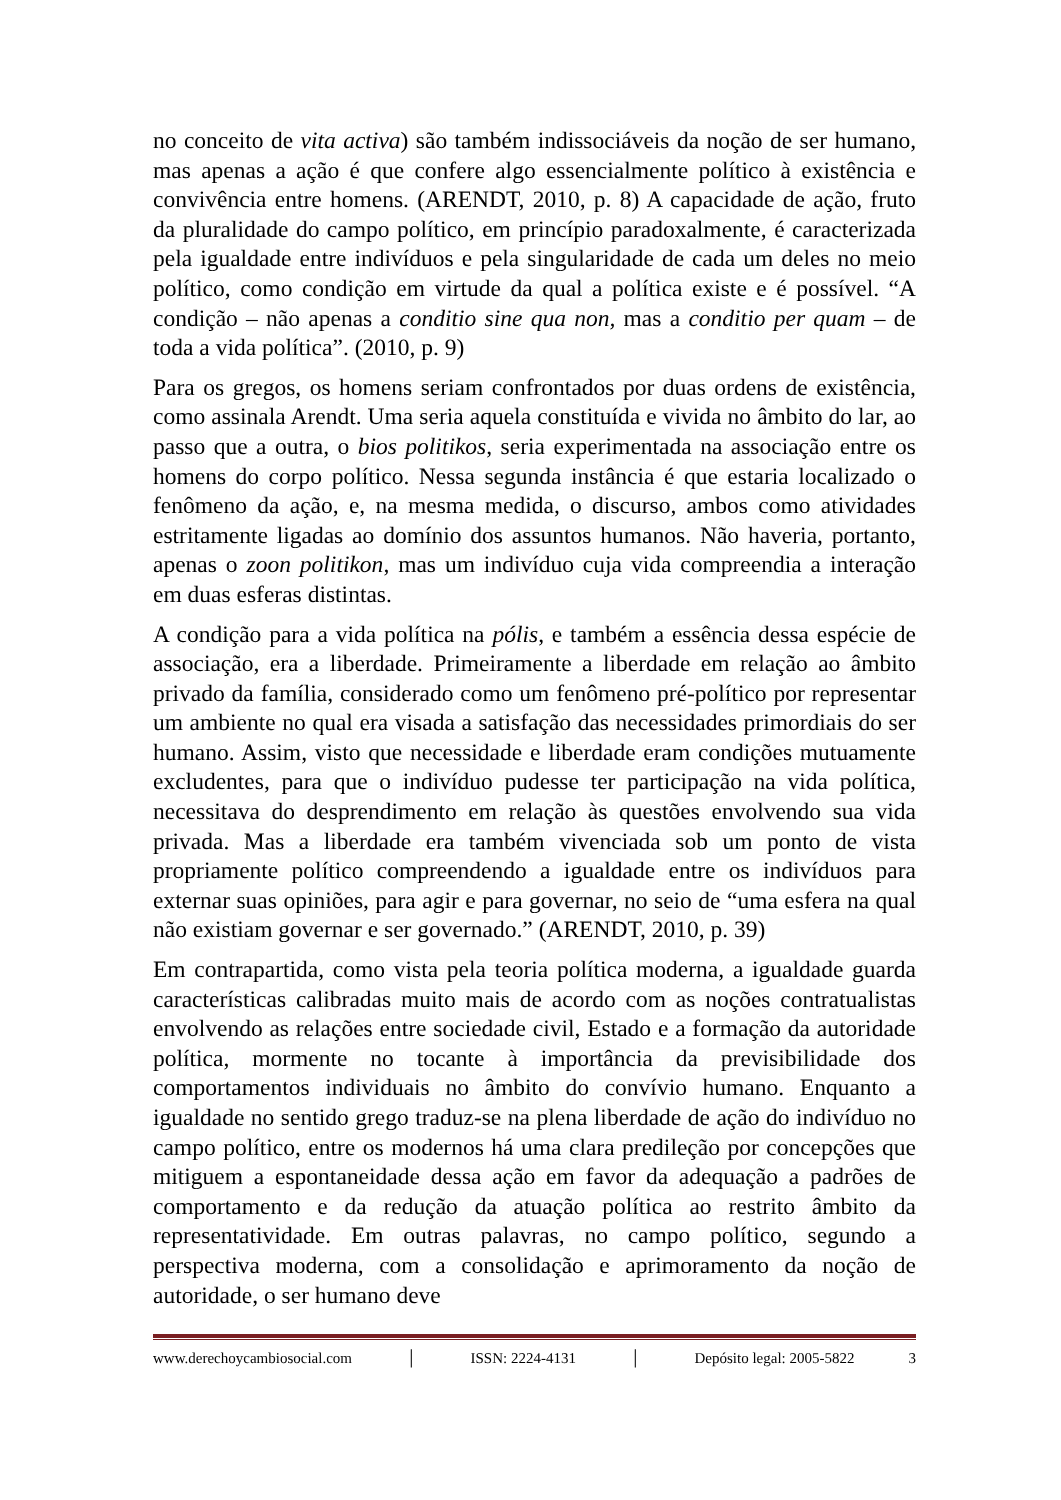no conceito de vita activa) são também indissociáveis da noção de ser humano, mas apenas a ação é que confere algo essencialmente político à existência e convivência entre homens. (ARENDT, 2010, p. 8) A capacidade de ação, fruto da pluralidade do campo político, em princípio paradoxalmente, é caracterizada pela igualdade entre indivíduos e pela singularidade de cada um deles no meio político, como condição em virtude da qual a política existe e é possível. “A condição – não apenas a conditio sine qua non, mas a conditio per quam – de toda a vida política”. (2010, p. 9)
Para os gregos, os homens seriam confrontados por duas ordens de existência, como assinala Arendt. Uma seria aquela constituída e vivida no âmbito do lar, ao passo que a outra, o bios politikos, seria experimentada na associação entre os homens do corpo político. Nessa segunda instância é que estaria localizado o fenômeno da ação, e, na mesma medida, o discurso, ambos como atividades estritamente ligadas ao domínio dos assuntos humanos. Não haveria, portanto, apenas o zoon politikon, mas um indivíduo cuja vida compreendia a interação em duas esferas distintas.
A condição para a vida política na pólis, e também a essência dessa espécie de associação, era a liberdade. Primeiramente a liberdade em relação ao âmbito privado da família, considerado como um fenômeno pré-político por representar um ambiente no qual era visada a satisfação das necessidades primordiais do ser humano. Assim, visto que necessidade e liberdade eram condições mutuamente excludentes, para que o indivíduo pudesse ter participação na vida política, necessitava do desprendimento em relação às questões envolvendo sua vida privada. Mas a liberdade era também vivenciada sob um ponto de vista propriamente político compreendendo a igualdade entre os indivíduos para externar suas opiniões, para agir e para governar, no seio de “uma esfera na qual não existiam governar e ser governado.” (ARENDT, 2010, p. 39)
Em contrapartida, como vista pela teoria política moderna, a igualdade guarda características calibradas muito mais de acordo com as noções contratualistas envolvendo as relações entre sociedade civil, Estado e a formação da autoridade política, mormente no tocante à importância da previsibilidade dos comportamentos individuais no âmbito do convívio humano. Enquanto a igualdade no sentido grego traduz-se na plena liberdade de ação do indivíduo no campo político, entre os modernos há uma clara predileção por concepções que mitiguem a espontaneidade dessa ação em favor da adequação a padrões de comportamento e da redução da atuação política ao restrito âmbito da representatividade. Em outras palavras, no campo político, segundo a perspectiva moderna, com a consolidação e aprimoramento da noção de autoridade, o ser humano deve
www.derechoycambiosocial.com │ ISSN: 2224-4131 │ Depósito legal: 2005-5822 3